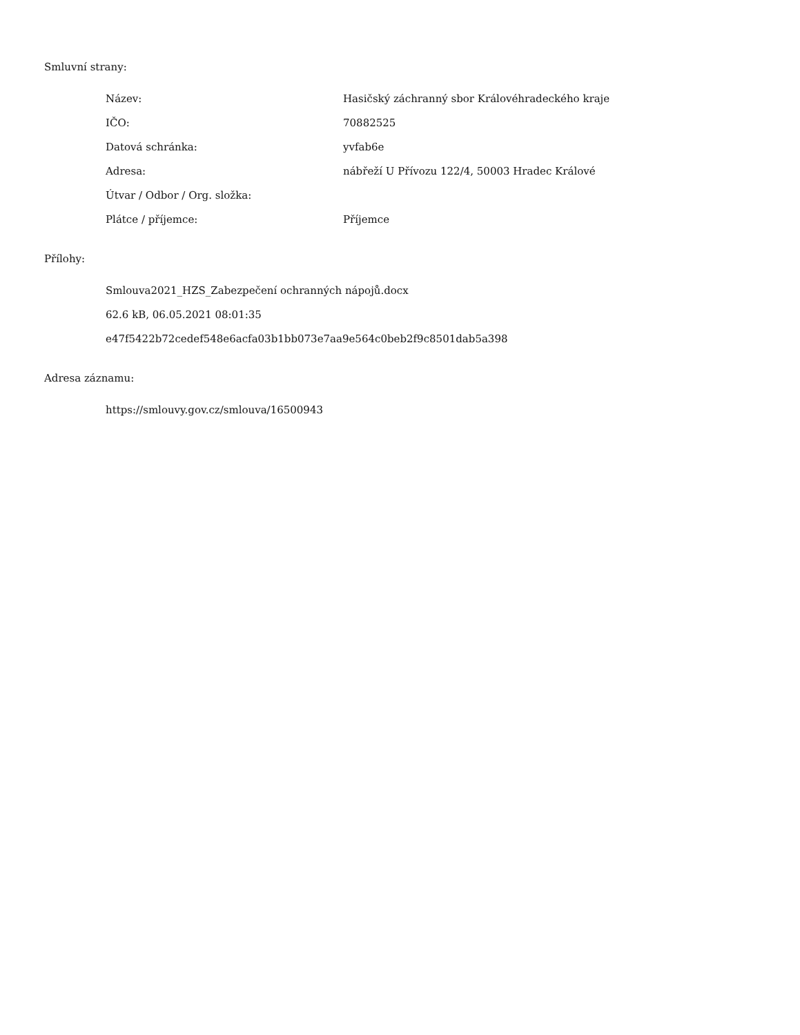Smluvní strany:
| Název: | Hasičský záchranný sbor Královéhradeckého kraje |
| IČO: | 70882525 |
| Datová schránka: | yvfab6e |
| Adresa: | nábřeží U Přívozu 122/4, 50003 Hradec Králové |
| Útvar / Odbor / Org. složka: | |
| Plátce / příjemce: | Příjemce |
Přílohy:
Smlouva2021_HZS_Zabezpečení ochranných nápojů.docx
62.6 kB, 06.05.2021 08:01:35
e47f5422b72cedef548e6acfa03b1bb073e7aa9e564c0beb2f9c8501dab5a398
Adresa záznamu:
https://smlouvy.gov.cz/smlouva/16500943